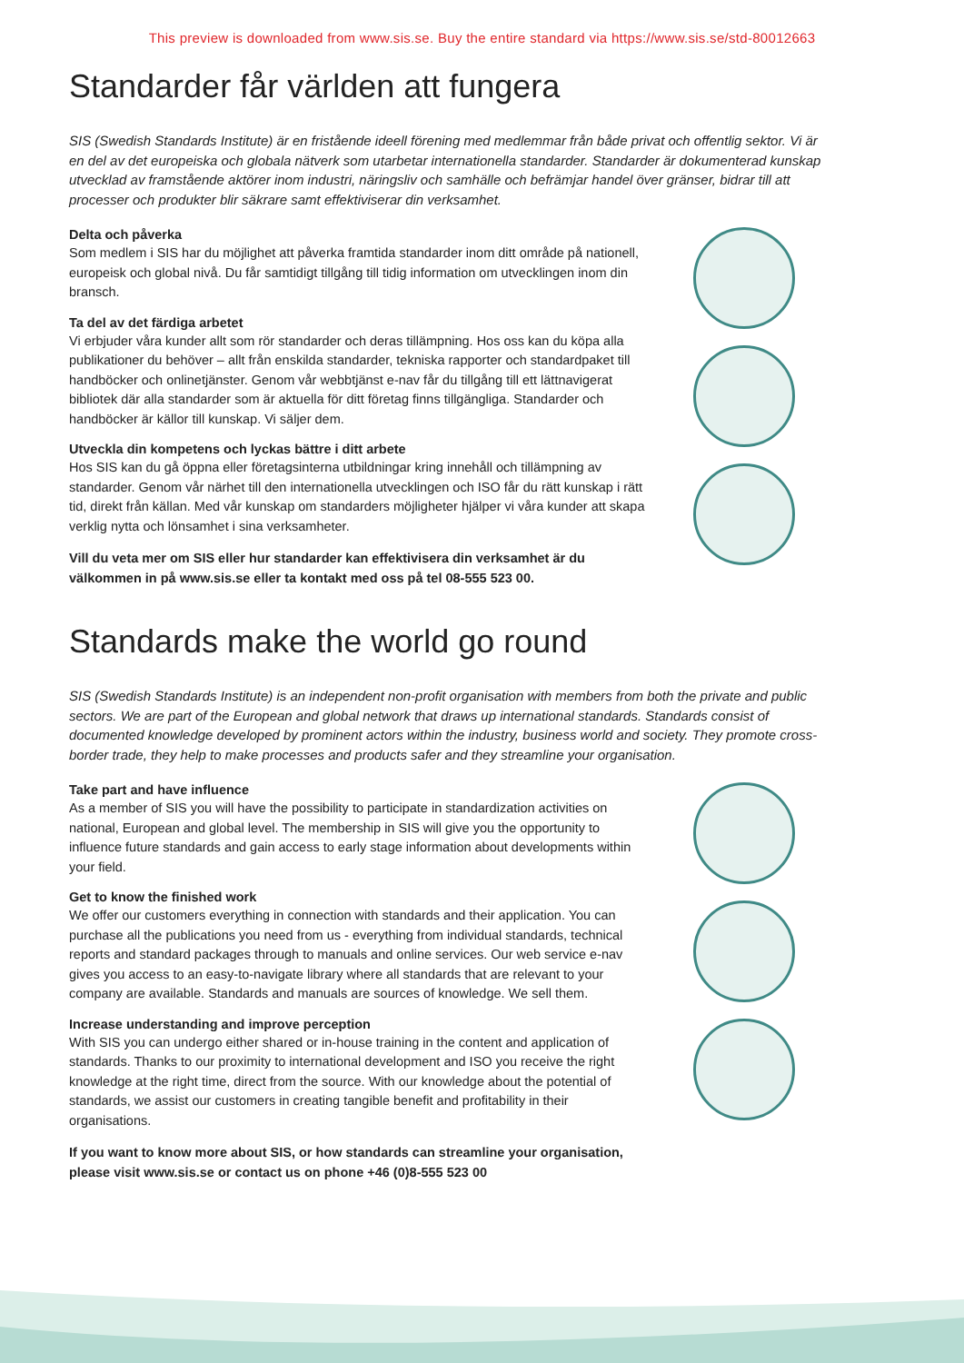This preview is downloaded from www.sis.se. Buy the entire standard via https://www.sis.se/std-80012663
Standarder får världen att fungera
SIS (Swedish Standards Institute) är en fristående ideell förening med medlemmar från både privat och offentlig sektor. Vi är en del av det europeiska och globala nätverk som utarbetar internationella standarder. Standarder är dokumenterad kunskap utvecklad av framstående aktörer inom industri, näringsliv och samhälle och befrämjar handel över gränser, bidrar till att processer och produkter blir säkrare samt effektiviserar din verksamhet.
Delta och påverka
Som medlem i SIS har du möjlighet att påverka framtida standarder inom ditt område på nationell, europeisk och global nivå. Du får samtidigt tillgång till tidig information om utvecklingen inom din bransch.
Ta del av det färdiga arbetet
Vi erbjuder våra kunder allt som rör standarder och deras tillämpning. Hos oss kan du köpa alla publikationer du behöver – allt från enskilda standarder, tekniska rapporter och standard­paket till handböcker och onlinetjänster. Genom vår webbtjänst e-nav får du tillgång till ett lättnavigerat bibliotek där alla standarder som är aktuella för ditt företag finns tillgängliga. Standarder och handböcker är källor till kunskap. Vi säljer dem.
Utveckla din kompetens och lyckas bättre i ditt arbete
Hos SIS kan du gå öppna eller företagsinterna utbildningar kring innehåll och tillämpning av standarder. Genom vår närhet till den internationella utvecklingen och ISO får du rätt kunskap i rätt tid, direkt från källan. Med vår kunskap om standarders möjligheter hjälper vi våra kunder att skapa verklig nytta och lönsamhet i sina verksamheter.
Vill du veta mer om SIS eller hur standarder kan effektivisera din verksamhet är du välkommen in på www.sis.se eller ta kontakt med oss på tel 08-555 523 00.
Standards make the world go round
SIS (Swedish Standards Institute) is an independent non-profit organisation with members from both the private and public sectors. We are part of the European and global network that draws up international standards. Standards consist of documented knowledge developed by prominent actors within the industry, business world and society. They promote cross-border trade, they help to make processes and products safer and they streamline your organisation.
Take part and have influence
As a member of SIS you will have the possibility to participate in standardization activities on national, European and global level. The membership in SIS will give you the opportunity to influence future standards and gain access to early stage information about developments within your field.
Get to know the finished work
We offer our customers everything in connection with standards and their application. You can purchase all the publications you need from us - everything from individual standards, technical reports and standard packages through to manuals and online services. Our web service e-nav gives you access to an easy-to-navigate library where all standards that are relevant to your company are available. Standards and manuals are sources of knowledge. We sell them.
Increase understanding and improve perception
With SIS you can undergo either shared or in-house training in the content and application of standards. Thanks to our proximity to international development and ISO you receive the right knowledge at the right time, direct from the source. With our knowledge about the potential of standards, we assist our customers in creating tangible benefit and profitability in their organisations.
If you want to know more about SIS, or how standards can streamline your organisation, please visit www.sis.se or contact us on phone +46 (0)8-555 523 00